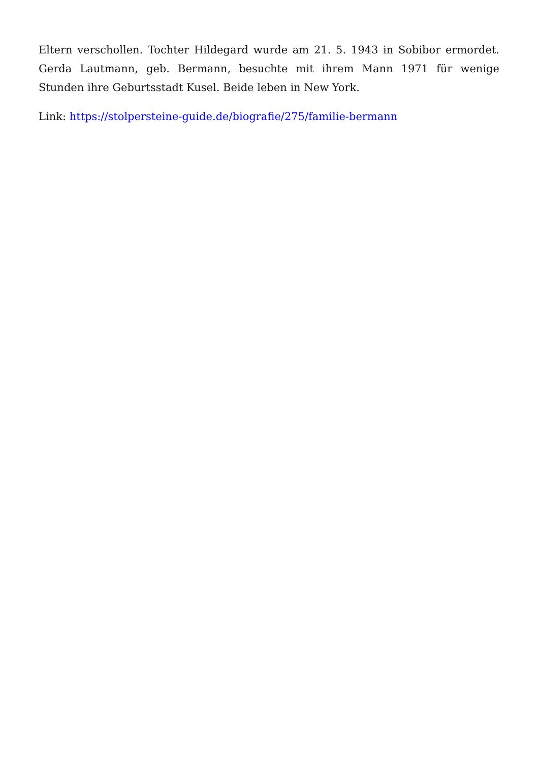Eltern verschollen. Tochter Hildegard wurde am 21. 5. 1943 in Sobibor ermordet. Gerda Lautmann, geb. Bermann, besuchte mit ihrem Mann 1971 für wenige Stunden ihre Geburtsstadt Kusel. Beide leben in New York.
Link: https://stolpersteine-guide.de/biografie/275/familie-bermann